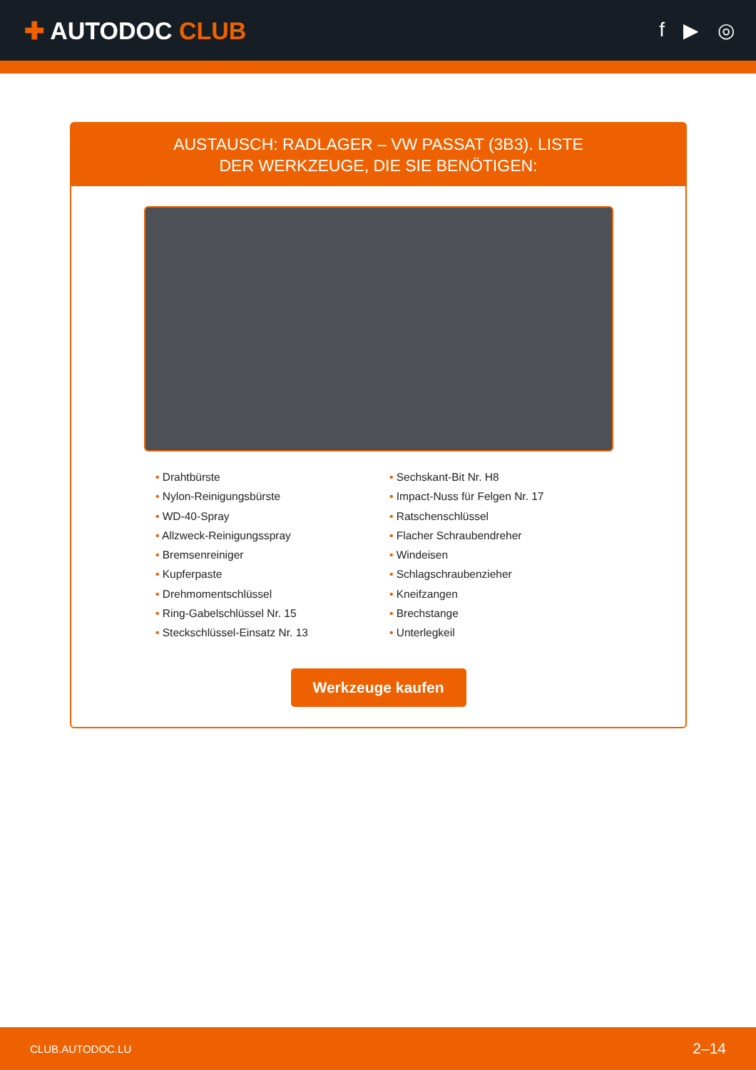✚ AUTODOC CLUB
f ▶ ◎
AUSTAUSCH: RADLAGER – VW PASSAT (3B3). LISTE
DER WERKZEUGE, DIE SIE BENÖTIGEN:
• Drahtbürste
• Nylon-Reinigungsbürste
• WD-40-Spray
• Allzweck-Reinigungsspray
• Bremsenreiniger
• Kupferpaste
• Drehmomentschlüssel
• Ring-Gabelschlüssel Nr. 15
• Steckschlüssel-Einsatz Nr. 13
• Sechskant-Bit Nr. H8
• Impact-Nuss für Felgen Nr. 17
• Ratschenschlüssel
• Flacher Schraubendreher
• Windeisen
• Schlagschraubenzieher
• Kneifzangen
• Brechstange
• Unterlegkeil
Werkzeuge kaufen
CLUB.AUTODOC.LU 2–14